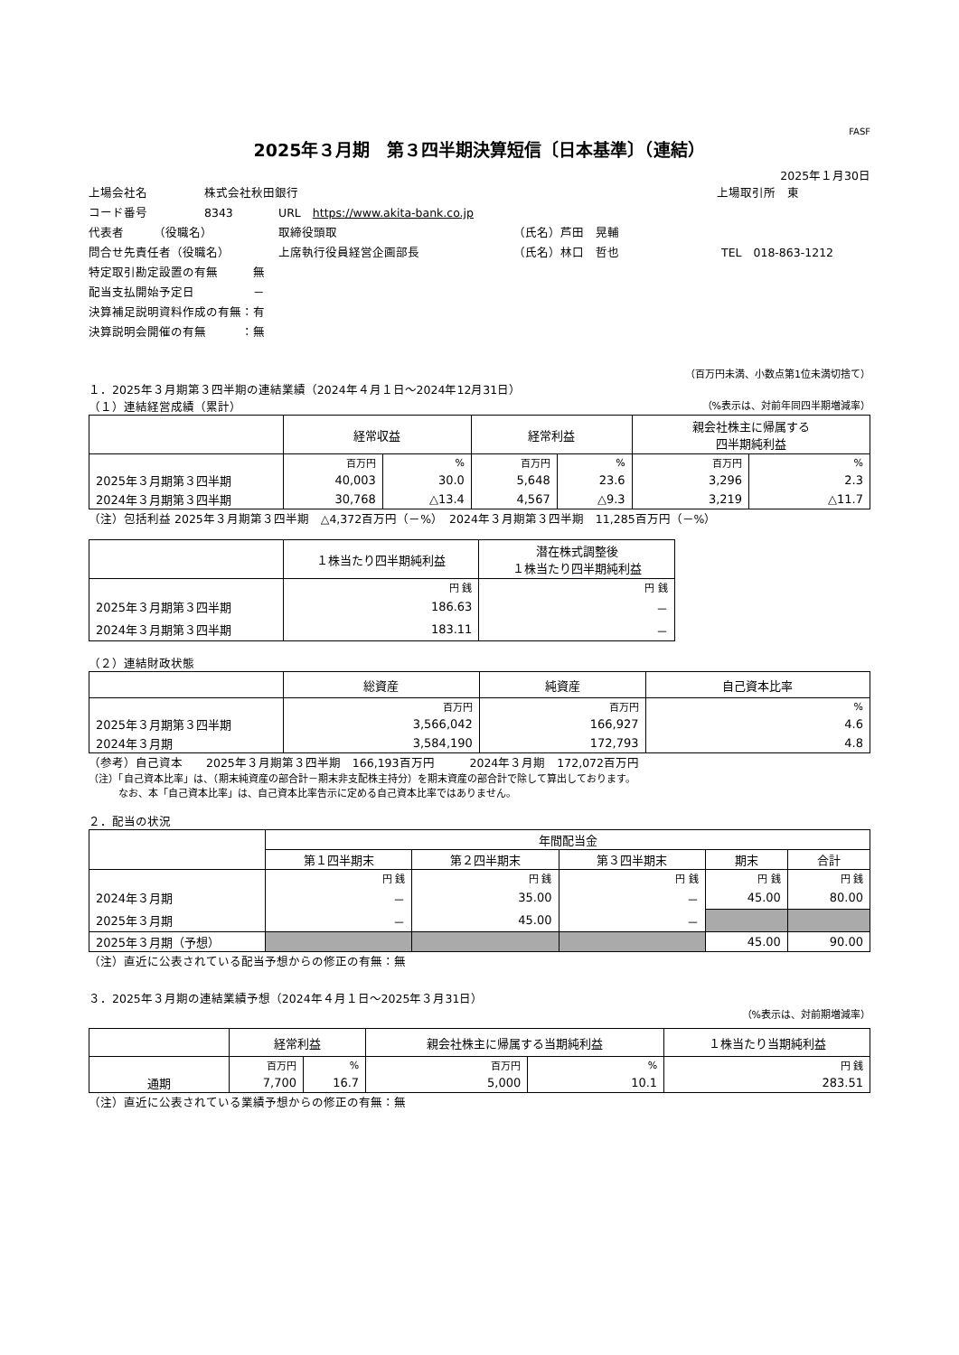FASF
2025年３月期　第３四半期決算短信〔日本基準〕（連結）
2025年１月30日
上場会社名 株式会社秋田銀行 上場取引所　東
コード番号 8343 URL　https://www.akita-bank.co.jp
代表者　　　（役職名） 取締役頭取 （氏名）芦田　晃輔
問合せ先責任者（役職名） 上席執行役員経営企画部長 （氏名）林口　哲也 TEL　018-863-1212
特定取引勘定設置の有無　　　無
配当支払開始予定日　　　　　－
決算補足説明資料作成の有無：有
決算説明会開催の有無　　　：無
（百万円未満、小数点第1位未満切捨て）
１．2025年３月期第３四半期の連結業績（2024年４月１日～2024年12月31日）
（１）連結経営成績（累計） （%表示は、対前年同四半期増減率）
| | 経常収益 | | 経常利益 | | 親会社株主に帰属する 四半期純利益 | |
| --- | --- | --- | --- | --- | --- | --- |
| | 百万円 | % | 百万円 | % | 百万円 | % |
| 2025年３月期第３四半期 | 40,003 | 30.0 | 5,648 | 23.6 | 3,296 | 2.3 |
| 2024年３月期第３四半期 | 30,768 | △13.4 | 4,567 | △9.3 | 3,219 | △11.7 |
（注）包括利益 2025年３月期第３四半期　△4,372百万円（－%）　2024年３月期第３四半期　11,285百万円（－%）
| | １株当たり四半期純利益 | 潜在株式調整後 １株当たり四半期純利益 |
| --- | --- | --- |
| | 円 銭 | 円 銭 |
| 2025年３月期第３四半期 | 186.63 | － |
| 2024年３月期第３四半期 | 183.11 | － |
（２）連結財政状態
| | 総資産 | 純資産 | 自己資本比率 |
| --- | --- | --- | --- |
| | 百万円 | 百万円 | % |
| 2025年３月期第３四半期 | 3,566,042 | 166,927 | 4.6 |
| 2024年３月期 | 3,584,190 | 172,793 | 4.8 |
（参考）自己資本　　2025年３月期第３四半期　166,193百万円　　　2024年３月期　172,072百万円
（注）「自己資本比率」は、（期末純資産の部合計－期末非支配株主持分）を期末資産の部合計で除して算出しております。
　　　なお、本「自己資本比率」は、自己資本比率告示に定める自己資本比率ではありません。
２．配当の状況
| | 年間配当金 | | | | |
| --- | --- | --- | --- | --- | --- |
| | 第１四半期末 | 第２四半期末 | 第３四半期末 | 期末 | 合計 |
| | 円 銭 | 円 銭 | 円 銭 | 円 銭 | 円 銭 |
| 2024年３月期 | － | 35.00 | － | 45.00 | 80.00 |
| 2025年３月期 | － | 45.00 | － | | |
| 2025年３月期（予想） | | | | 45.00 | 90.00 |
（注）直近に公表されている配当予想からの修正の有無：無
３．2025年３月期の連結業績予想（2024年４月１日～2025年３月31日）
（%表示は、対前期増減率）
| | 経常利益 | | 親会社株主に帰属する当期純利益 | | １株当たり当期純利益 |
| --- | --- | --- | --- | --- | --- |
| | 百万円 | % | 百万円 | % | 円 銭 |
| 通期 | 7,700 | 16.7 | 5,000 | 10.1 | 283.51 |
（注）直近に公表されている業績予想からの修正の有無：無